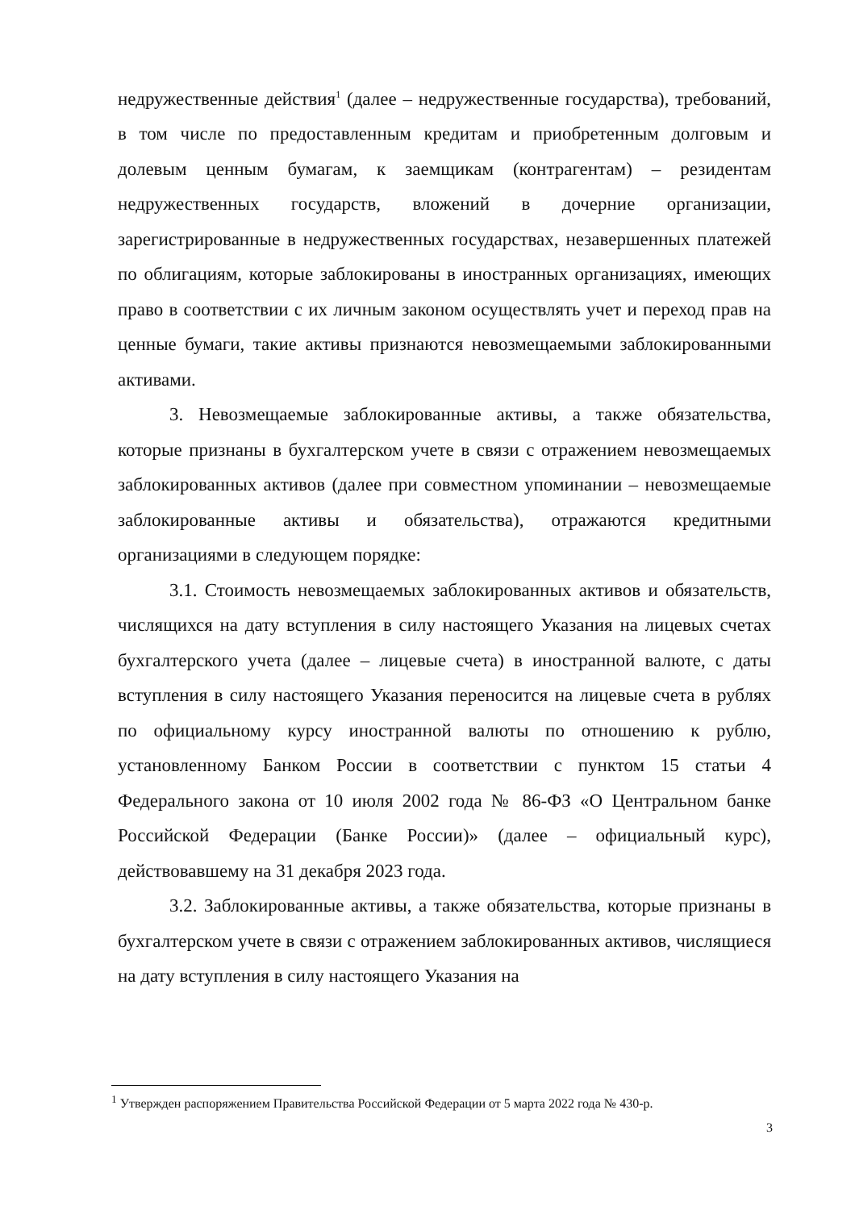недружественные действия<sup>1</sup> (далее – недружественные государства), требований, в том числе по предоставленным кредитам и приобретенным долговым и долевым ценным бумагам, к заемщикам (контрагентам) – резидентам недружественных государств, вложений в дочерние организации, зарегистрированные в недружественных государствах, незавершенных платежей по облигациям, которые заблокированы в иностранных организациях, имеющих право в соответствии с их личным законом осуществлять учет и переход прав на ценные бумаги, такие активы признаются невозмещаемыми заблокированными активами.
3. Невозмещаемые заблокированные активы, а также обязательства, которые признаны в бухгалтерском учете в связи с отражением невозмещаемых заблокированных активов (далее при совместном упоминании – невозмещаемые заблокированные активы и обязательства), отражаются кредитными организациями в следующем порядке:
3.1. Стоимость невозмещаемых заблокированных активов и обязательств, числящихся на дату вступления в силу настоящего Указания на лицевых счетах бухгалтерского учета (далее – лицевые счета) в иностранной валюте, с даты вступления в силу настоящего Указания переносится на лицевые счета в рублях по официальному курсу иностранной валюты по отношению к рублю, установленному Банком России в соответствии с пунктом 15 статьи 4 Федерального закона от 10 июля 2002 года № 86-ФЗ «О Центральном банке Российской Федерации (Банке России)» (далее – официальный курс), действовавшему на 31 декабря 2023 года.
3.2. Заблокированные активы, а также обязательства, которые признаны в бухгалтерском учете в связи с отражением заблокированных активов, числящиеся на дату вступления в силу настоящего Указания на
<sup>1</sup> Утвержден распоряжением Правительства Российской Федерации от 5 марта 2022 года № 430-р.
3